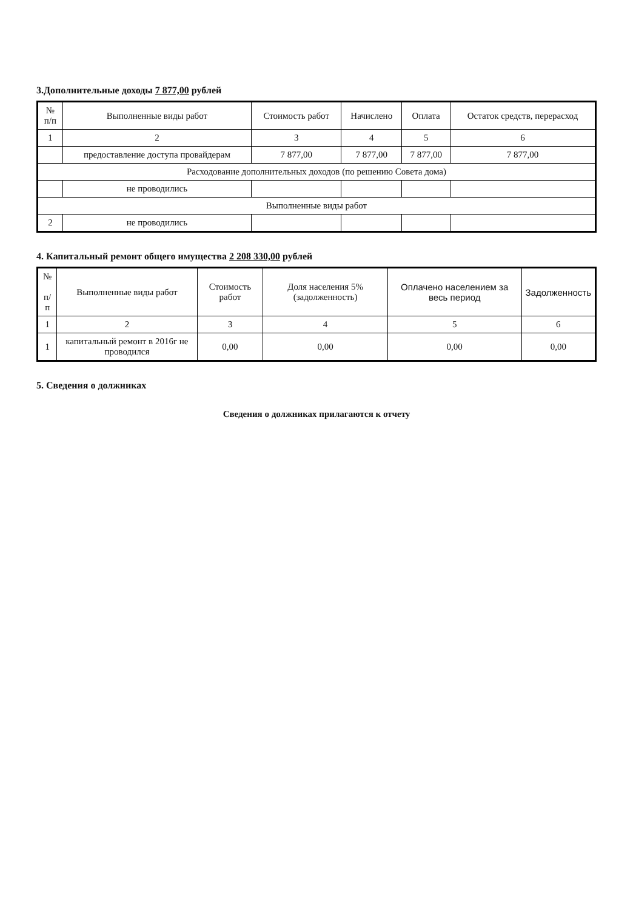3.Дополнительные доходы 7 877,00 рублей
| № п/п | Выполненные виды работ | Стоимость работ | Начислено | Оплата | Остаток средств, перерасход |
| --- | --- | --- | --- | --- | --- |
| 1 | 2 | 3 | 4 | 5 | 6 |
| | предоставление доступа провайдерам | 7 877,00 | 7 877,00 | 7 877,00 | 7 877,00 |
| Расходование дополнительных доходов (по решению Совета дома) | | | | | |
| | не проводились | | | | |
| Выполненные виды работ | | | | | |
| 2 | не проводились | | | | |
4. Капитальный ремонт общего имущества 2 208 330,00 рублей
| № п/п | Выполненные виды работ | Стоимость работ | Доля населения 5% (задолженность) | Оплачено населением за весь период | Задолженность |
| --- | --- | --- | --- | --- | --- |
| 1 | 2 | 3 | 4 | 5 | 6 |
| 1 | капитальный ремонт в 2016г не проводился | 0,00 | 0,00 | 0,00 | 0,00 |
5. Сведения о должниках
Сведения о должниках прилагаются к отчету